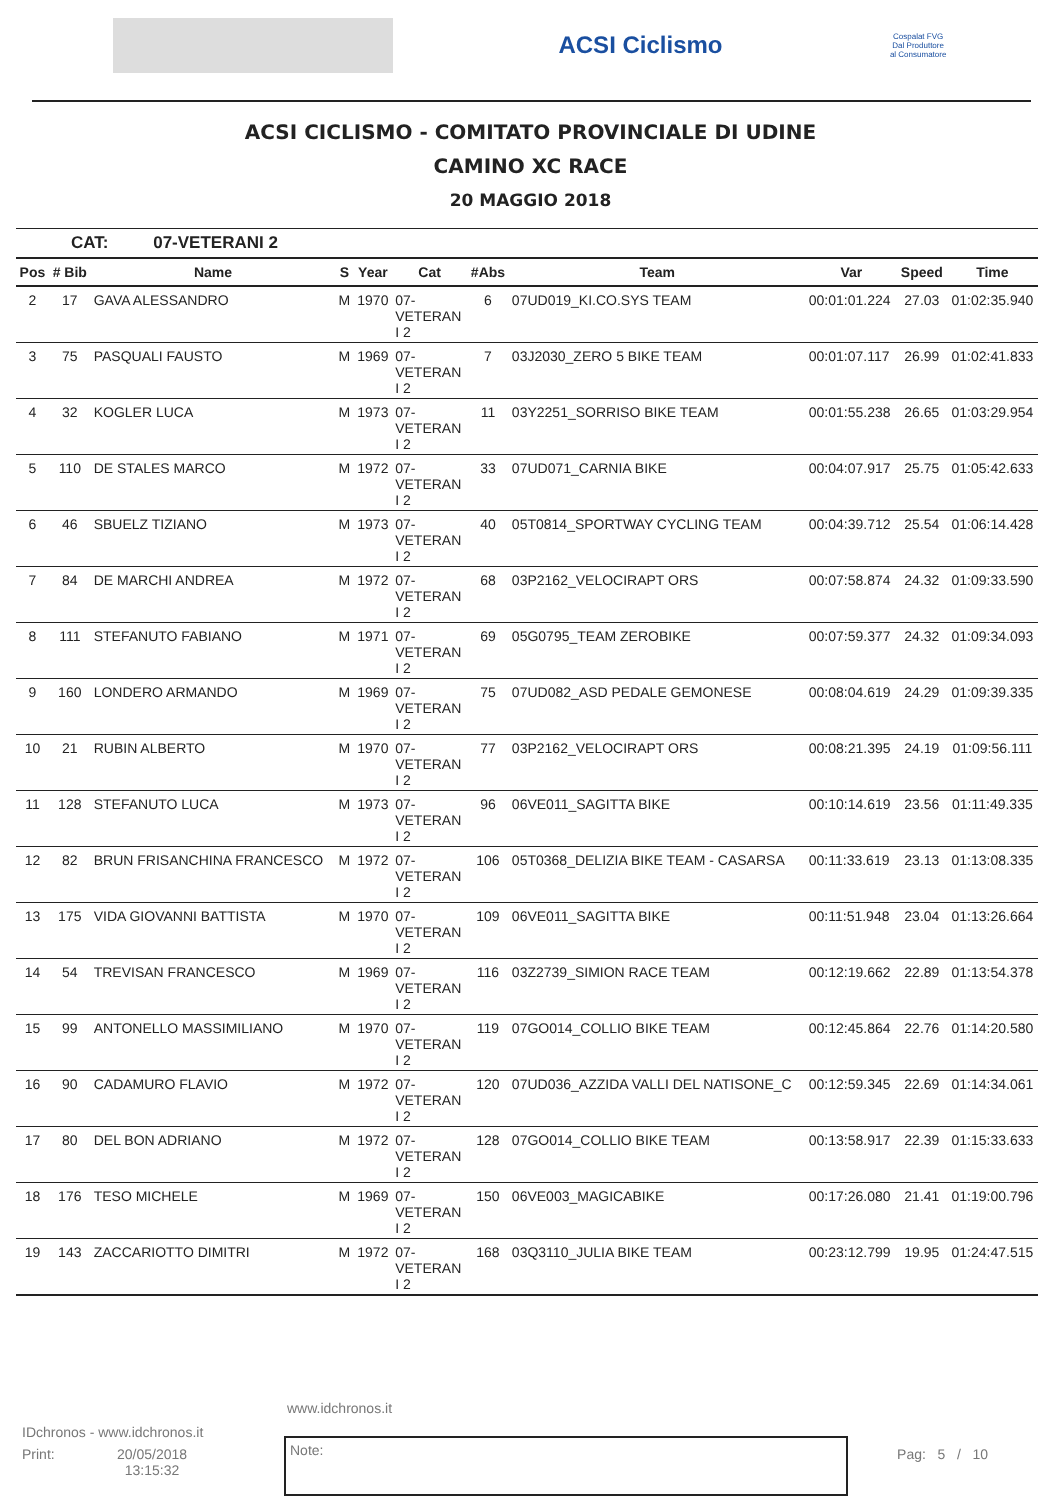ACSI Ciclismo
Cospalat FVG
Dal Produttore al Consumatore
ACSI CICLISMO - COMITATO PROVINCIALE DI UDINE
CAMINO XC RACE
20 MAGGIO 2018
CAT: 07-VETERANI 2
| Pos | # Bib | Name | S | Year | Cat | #Abs | Team | Var | Speed | Time |
| --- | --- | --- | --- | --- | --- | --- | --- | --- | --- | --- |
| 2 | 17 | GAVA ALESSANDRO | M | 1970 | 07- VETERAN I 2 | 6 | 07UD019_KI.CO.SYS TEAM | 00:01:01.224 | 27.03 | 01:02:35.940 |
| 3 | 75 | PASQUALI FAUSTO | M | 1969 | 07- VETERAN I 2 | 7 | 03J2030_ZERO 5 BIKE TEAM | 00:01:07.117 | 26.99 | 01:02:41.833 |
| 4 | 32 | KOGLER LUCA | M | 1973 | 07- VETERAN I 2 | 11 | 03Y2251_SORRISO BIKE TEAM | 00:01:55.238 | 26.65 | 01:03:29.954 |
| 5 | 110 | DE STALES MARCO | M | 1972 | 07- VETERAN I 2 | 33 | 07UD071_CARNIA BIKE | 00:04:07.917 | 25.75 | 01:05:42.633 |
| 6 | 46 | SBUELZ TIZIANO | M | 1973 | 07- VETERAN I 2 | 40 | 05T0814_SPORTWAY CYCLING TEAM | 00:04:39.712 | 25.54 | 01:06:14.428 |
| 7 | 84 | DE MARCHI ANDREA | M | 1972 | 07- VETERAN I 2 | 68 | 03P2162_VELOCIRAPT ORS | 00:07:58.874 | 24.32 | 01:09:33.590 |
| 8 | 111 | STEFANUTO FABIANO | M | 1971 | 07- VETERAN I 2 | 69 | 05G0795_TEAM ZEROBIKE | 00:07:59.377 | 24.32 | 01:09:34.093 |
| 9 | 160 | LONDERO ARMANDO | M | 1969 | 07- VETERAN I 2 | 75 | 07UD082_ASD PEDALE GEMONESE | 00:08:04.619 | 24.29 | 01:09:39.335 |
| 10 | 21 | RUBIN ALBERTO | M | 1970 | 07- VETERAN I 2 | 77 | 03P2162_VELOCIRAPT ORS | 00:08:21.395 | 24.19 | 01:09:56.111 |
| 11 | 128 | STEFANUTO LUCA | M | 1973 | 07- VETERAN I 2 | 96 | 06VE011_SAGITTA BIKE | 00:10:14.619 | 23.56 | 01:11:49.335 |
| 12 | 82 | BRUN FRISANCHINA FRANCESCO | M | 1972 | 07- VETERAN I 2 | 106 | 05T0368_DELIZIA BIKE TEAM - CASARSA | 00:11:33.619 | 23.13 | 01:13:08.335 |
| 13 | 175 | VIDA GIOVANNI BATTISTA | M | 1970 | 07- VETERAN I 2 | 109 | 06VE011_SAGITTA BIKE | 00:11:51.948 | 23.04 | 01:13:26.664 |
| 14 | 54 | TREVISAN FRANCESCO | M | 1969 | 07- VETERAN I 2 | 116 | 03Z2739_SIMION RACE TEAM | 00:12:19.662 | 22.89 | 01:13:54.378 |
| 15 | 99 | ANTONELLO MASSIMILIANO | M | 1970 | 07- VETERAN I 2 | 119 | 07GO014_COLLIO BIKE TEAM | 00:12:45.864 | 22.76 | 01:14:20.580 |
| 16 | 90 | CADAMURO FLAVIO | M | 1972 | 07- VETERAN I 2 | 120 | 07UD036_AZZIDA VALLI DEL NATISONE_C | 00:12:59.345 | 22.69 | 01:14:34.061 |
| 17 | 80 | DEL BON ADRIANO | M | 1972 | 07- VETERAN I 2 | 128 | 07GO014_COLLIO BIKE TEAM | 00:13:58.917 | 22.39 | 01:15:33.633 |
| 18 | 176 | TESO MICHELE | M | 1969 | 07- VETERAN I 2 | 150 | 06VE003_MAGICABIKE | 00:17:26.080 | 21.41 | 01:19:00.796 |
| 19 | 143 | ZACCARIOTTO DIMITRI | M | 1972 | 07- VETERAN I 2 | 168 | 03Q3110_JULIA BIKE TEAM | 00:23:12.799 | 19.95 | 01:24:47.515 |
www.idchronos.it
IDchronos - www.idchronos.it
Print: 20/05/2018
13:15:32 Pag: 5 / 10
Note: